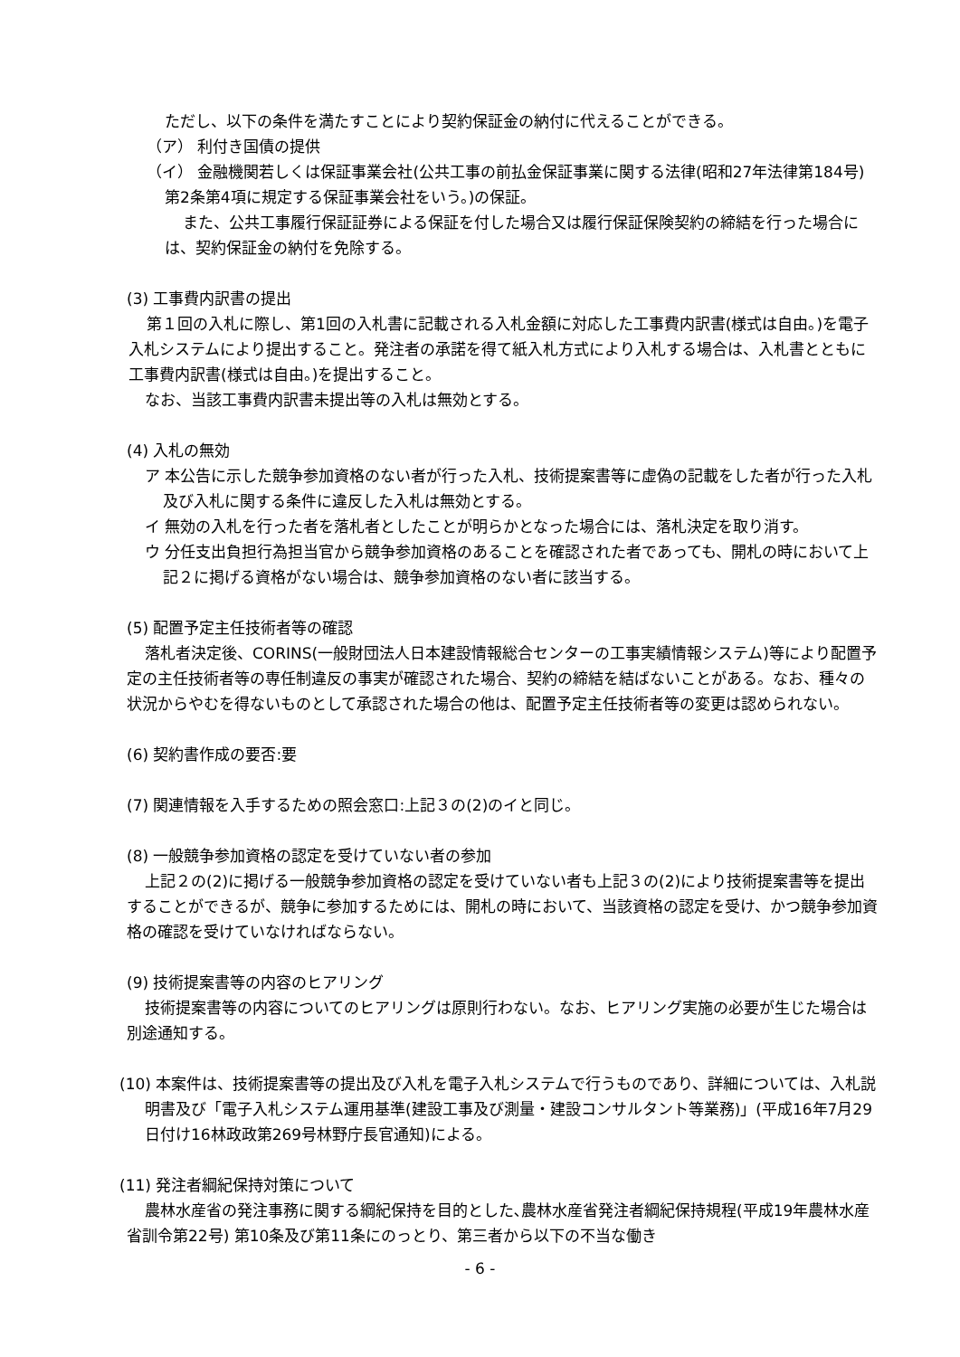ただし、以下の条件を満たすことにより契約保証金の納付に代えることができる。
（ア） 利付き国債の提供
（イ） 金融機関若しくは保証事業会社(公共工事の前払金保証事業に関する法律(昭和27年法律第184号)第2条第4項に規定する保証事業会社をいう。)の保証。
また、公共工事履行保証証券による保証を付した場合又は履行保証保険契約の締結を行った場合には、契約保証金の納付を免除する。
(3) 工事費内訳書の提出
第１回の入札に際し、第1回の入札書に記載される入札金額に対応した工事費内訳書(様式は自由。)を電子入札システムにより提出すること。発注者の承諾を得て紙入札方式により入札する場合は、入札書とともに工事費内訳書(様式は自由。)を提出すること。
なお、当該工事費内訳書未提出等の入札は無効とする。
(4) 入札の無効
ア 本公告に示した競争参加資格のない者が行った入札、技術提案書等に虚偽の記載をした者が行った入札及び入札に関する条件に違反した入札は無効とする。
イ 無効の入札を行った者を落札者としたことが明らかとなった場合には、落札決定を取り消す。
ウ 分任支出負担行為担当官から競争参加資格のあることを確認された者であっても、開札の時において上記２に掲げる資格がない場合は、競争参加資格のない者に該当する。
(5) 配置予定主任技術者等の確認
落札者決定後、CORINS(一般財団法人日本建設情報総合センターの工事実績情報システム)等により配置予定の主任技術者等の専任制違反の事実が確認された場合、契約の締結を結ばないことがある。なお、種々の状況からやむを得ないものとして承認された場合の他は、配置予定主任技術者等の変更は認められない。
(6) 契約書作成の要否:要
(7) 関連情報を入手するための照会窓口:上記３の(2)のイと同じ。
(8) 一般競争参加資格の認定を受けていない者の参加
上記２の(2)に掲げる一般競争参加資格の認定を受けていない者も上記３の(2)により技術提案書等を提出することができるが、競争に参加するためには、開札の時において、当該資格の認定を受け、かつ競争参加資格の確認を受けていなければならない。
(9) 技術提案書等の内容のヒアリング
技術提案書等の内容についてのヒアリングは原則行わない。なお、ヒアリング実施の必要が生じた場合は別途通知する。
(10) 本案件は、技術提案書等の提出及び入札を電子入札システムで行うものであり、詳細については、入札説明書及び「電子入札システム運用基準(建設工事及び測量・建設コンサルタント等業務)」(平成16年7月29日付け16林政政第269号林野庁長官通知)による。
(11) 発注者綱紀保持対策について
農林水産省の発注事務に関する綱紀保持を目的とした､農林水産省発注者綱紀保持規程(平成19年農林水産省訓令第22号) 第10条及び第11条にのっとり、第三者から以下の不当な働き
- 6 -